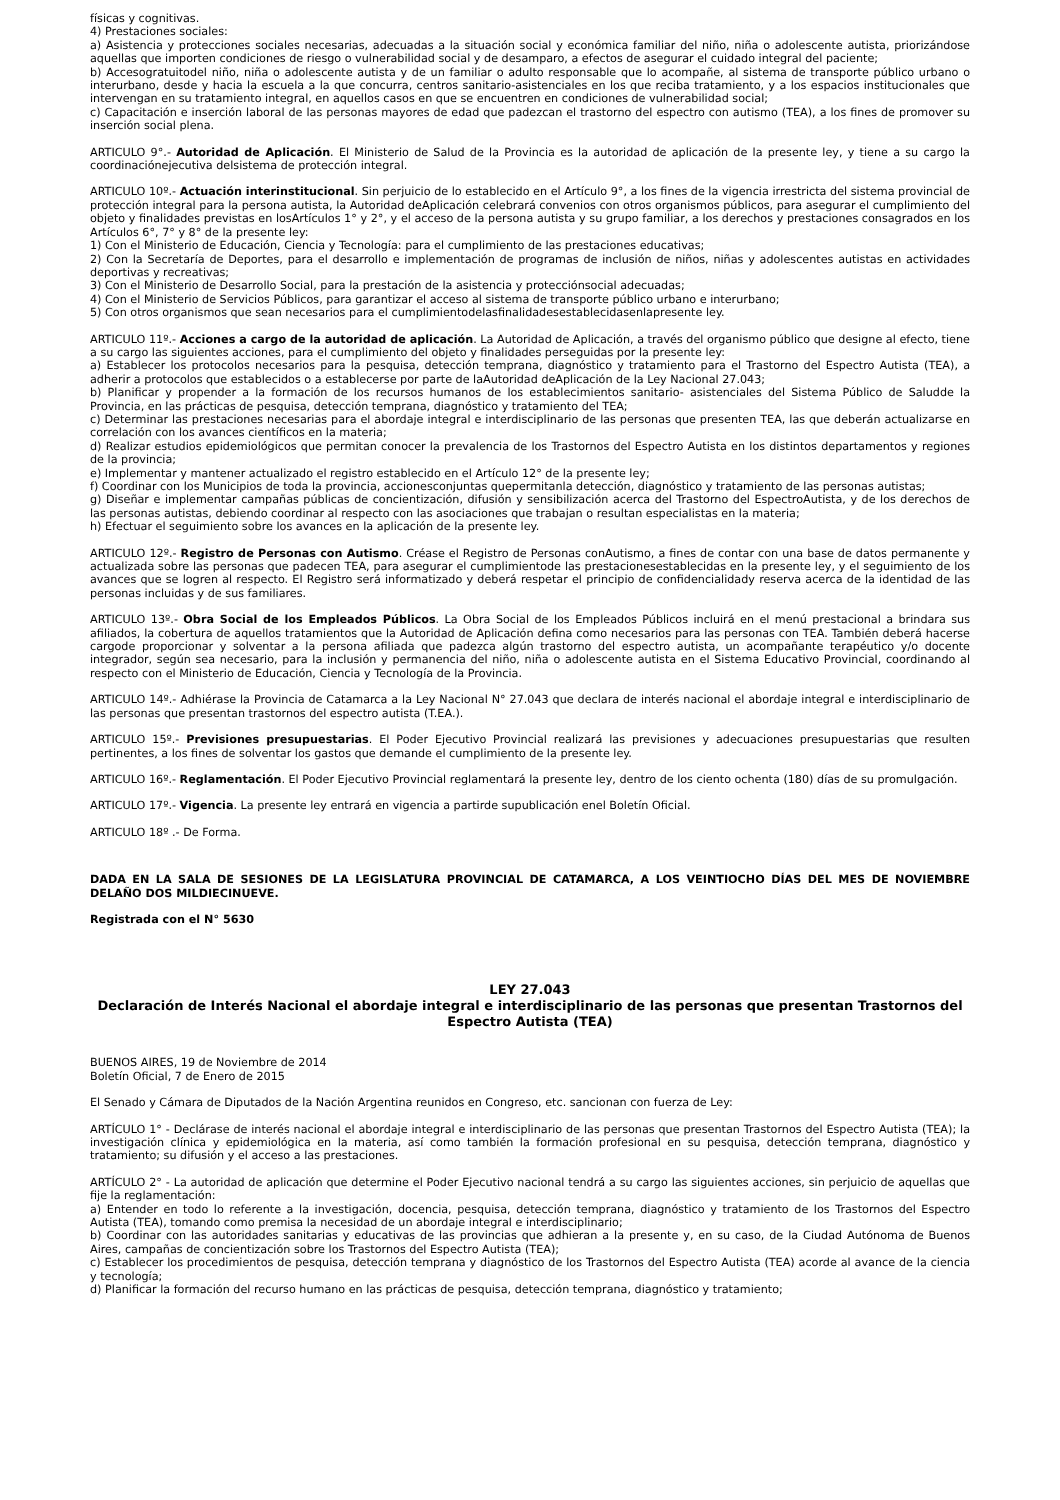físicas y cognitivas.
4) Prestaciones sociales:
a) Asistencia y protecciones sociales necesarias, adecuadas a la situación social y económica familiar del niño, niña o adolescente autista, priorizándose aquellas que importen condiciones de riesgo o vulnerabilidad social y de desamparo, a efectos de asegurar el cuidado integral del paciente;
b) Accesogratuitodel niño, niña o adolescente autista y de un familiar o adulto responsable que lo acompañe, al sistema de transporte público urbano o interurbano, desde y hacia la escuela a la que concurra, centros sanitario-asistenciales en los que reciba tratamiento, y a los espacios institucionales que intervengan en su tratamiento integral, en aquellos casos en que se encuentren en condiciones de vulnerabilidad social;
c) Capacitación e inserción laboral de las personas mayores de edad que padezcan el trastorno del espectro con autismo (TEA), a los fines de promover su inserción social plena.
ARTICULO 9°.- Autoridad de Aplicación. El Ministerio de Salud de la Provincia es la autoridad de aplicación de la presente ley, y tiene a su cargo la coordinaciónejecutiva delsistema de protección integral.
ARTICULO 10º.- Actuación interinstitucional. Sin perjuicio de lo establecido en el Artículo 9°, a los fines de la vigencia irrestricta del sistema provincial de protección integral para la persona autista, la Autoridad deAplicación celebrará convenios con otros organismos públicos, para asegurar el cumplimiento del objeto y finalidades previstas en losArtículos 1° y 2°, y el acceso de la persona autista y su grupo familiar, a los derechos y prestaciones consagrados en los Artículos 6°, 7° y 8° de la presente ley:
1) Con el Ministerio de Educación, Ciencia y Tecnología: para el cumplimiento de las prestaciones educativas;
2) Con la Secretaría de Deportes, para el desarrollo e implementación de programas de inclusión de niños, niñas y adolescentes autistas en actividades deportivas y recreativas;
3) Con el Ministerio de Desarrollo Social, para la prestación de la asistencia y protecciónsocial adecuadas;
4) Con el Ministerio de Servicios Públicos, para garantizar el acceso al sistema de transporte público urbano e interurbano;
5) Con otros organismos que sean necesarios para el cumplimientodelasfinalidadesestablecidasenlapresente ley.
ARTICULO 11º.- Acciones a cargo de la autoridad de aplicación. La Autoridad de Aplicación, a través del organismo público que designe al efecto, tiene a su cargo las siguientes acciones, para el cumplimiento del objeto y finalidades perseguidas por la presente ley:
a) Establecer los protocolos necesarios para la pesquisa, detección temprana, diagnóstico y tratamiento para el Trastorno del Espectro Autista (TEA), a adherir a protocolos que establecidos o a establecerse por parte de laAutoridad deAplicación de la Ley Nacional 27.043;
b) Planificar y propender a la formación de los recursos humanos de los establecimientos sanitario- asistenciales del Sistema Público de Saludde la Provincia, en las prácticas de pesquisa, detección temprana, diagnóstico y tratamiento del TEA;
c) Determinar las prestaciones necesarias para el abordaje integral e interdisciplinario de las personas que presenten TEA, las que deberán actualizarse en correlación con los avances científicos en la materia;
d) Realizar estudios epidemiológicos que permitan conocer la prevalencia de los Trastornos del Espectro Autista en los distintos departamentos y regiones de la provincia;
e) Implementar y mantener actualizado el registro establecido en el Artículo 12° de la presente ley;
f) Coordinar con los Municipios de toda la provincia, accionesconjuntas quepermitanla detección, diagnóstico y tratamiento de las personas autistas;
g) Diseñar e implementar campañas públicas de concientización, difusión y sensibilización acerca del Trastorno del EspectroAutista, y de los derechos de las personas autistas, debiendo coordinar al respecto con las asociaciones que trabajan o resultan especialistas en la materia;
h) Efectuar el seguimiento sobre los avances en la aplicación de la presente ley.
ARTICULO 12º.- Registro de Personas con Autismo. Créase el Registro de Personas conAutismo, a fines de contar con una base de datos permanente y actualizada sobre las personas que padecen TEA, para asegurar el cumplimientode las prestacionesestablecidas en la presente ley, y el seguimiento de los avances que se logren al respecto. El Registro será informatizado y deberá respetar el principio de confidencialidady reserva acerca de la identidad de las personas incluidas y de sus familiares.
ARTICULO 13º.- Obra Social de los Empleados Públicos. La Obra Social de los Empleados Públicos incluirá en el menú prestacional a brindara sus afiliados, la cobertura de aquellos tratamientos que la Autoridad de Aplicación defina como necesarios para las personas con TEA. También deberá hacerse cargode proporcionar y solventar a la persona afiliada que padezca algún trastorno del espectro autista, un acompañante terapéutico y/o docente integrador, según sea necesario, para la inclusión y permanencia del niño, niña o adolescente autista en el Sistema Educativo Provincial, coordinando al respecto con el Ministerio de Educación, Ciencia y Tecnología de la Provincia.
ARTICULO 14º.- Adhiérase la Provincia de Catamarca a la Ley Nacional N° 27.043 que declara de interés nacional el abordaje integral e interdisciplinario de las personas que presentan trastornos del espectro autista (T.EA.).
ARTICULO 15º.- Previsiones presupuestarias. El Poder Ejecutivo Provincial realizará las previsiones y adecuaciones presupuestarias que resulten pertinentes, a los fines de solventar los gastos que demande el cumplimiento de la presente ley.
ARTICULO 16º.- Reglamentación. El Poder Ejecutivo Provincial reglamentará la presente ley, dentro de los ciento ochenta (180) días de su promulgación.
ARTICULO 17º.- Vigencia. La presente ley entrará en vigencia a partirde supublicación enel Boletín Oficial.
ARTICULO 18º .- De Forma.
DADA EN LA SALA DE SESIONES DE LA LEGISLATURA PROVINCIAL DE CATAMARCA, A LOS VEINTIOCHO DÍAS DEL MES DE NOVIEMBRE DELAÑO DOS MILDIECINUEVE.
Registrada con el N° 5630
LEY 27.043
Declaración de Interés Nacional el abordaje integral e interdisciplinario de las personas que presentan Trastornos del Espectro Autista (TEA)
BUENOS AIRES, 19 de Noviembre de 2014
Boletín Oficial, 7 de Enero de 2015
El Senado y Cámara de Diputados de la Nación Argentina reunidos en Congreso, etc. sancionan con fuerza de Ley:
ARTÍCULO 1° - Declárase de interés nacional el abordaje integral e interdisciplinario de las personas que presentan Trastornos del Espectro Autista (TEA); la investigación clínica y epidemiológica en la materia, así como también la formación profesional en su pesquisa, detección temprana, diagnóstico y tratamiento; su difusión y el acceso a las prestaciones.
ARTÍCULO 2° - La autoridad de aplicación que determine el Poder Ejecutivo nacional tendrá a su cargo las siguientes acciones, sin perjuicio de aquellas que fije la reglamentación:
a) Entender en todo lo referente a la investigación, docencia, pesquisa, detección temprana, diagnóstico y tratamiento de los Trastornos del Espectro Autista (TEA), tomando como premisa la necesidad de un abordaje integral e interdisciplinario;
b) Coordinar con las autoridades sanitarias y educativas de las provincias que adhieran a la presente y, en su caso, de la Ciudad Autónoma de Buenos Aires, campañas de concientización sobre los Trastornos del Espectro Autista (TEA);
c) Establecer los procedimientos de pesquisa, detección temprana y diagnóstico de los Trastornos del Espectro Autista (TEA) acorde al avance de la ciencia y tecnología;
d) Planificar la formación del recurso humano en las prácticas de pesquisa, detección temprana, diagnóstico y tratamiento;